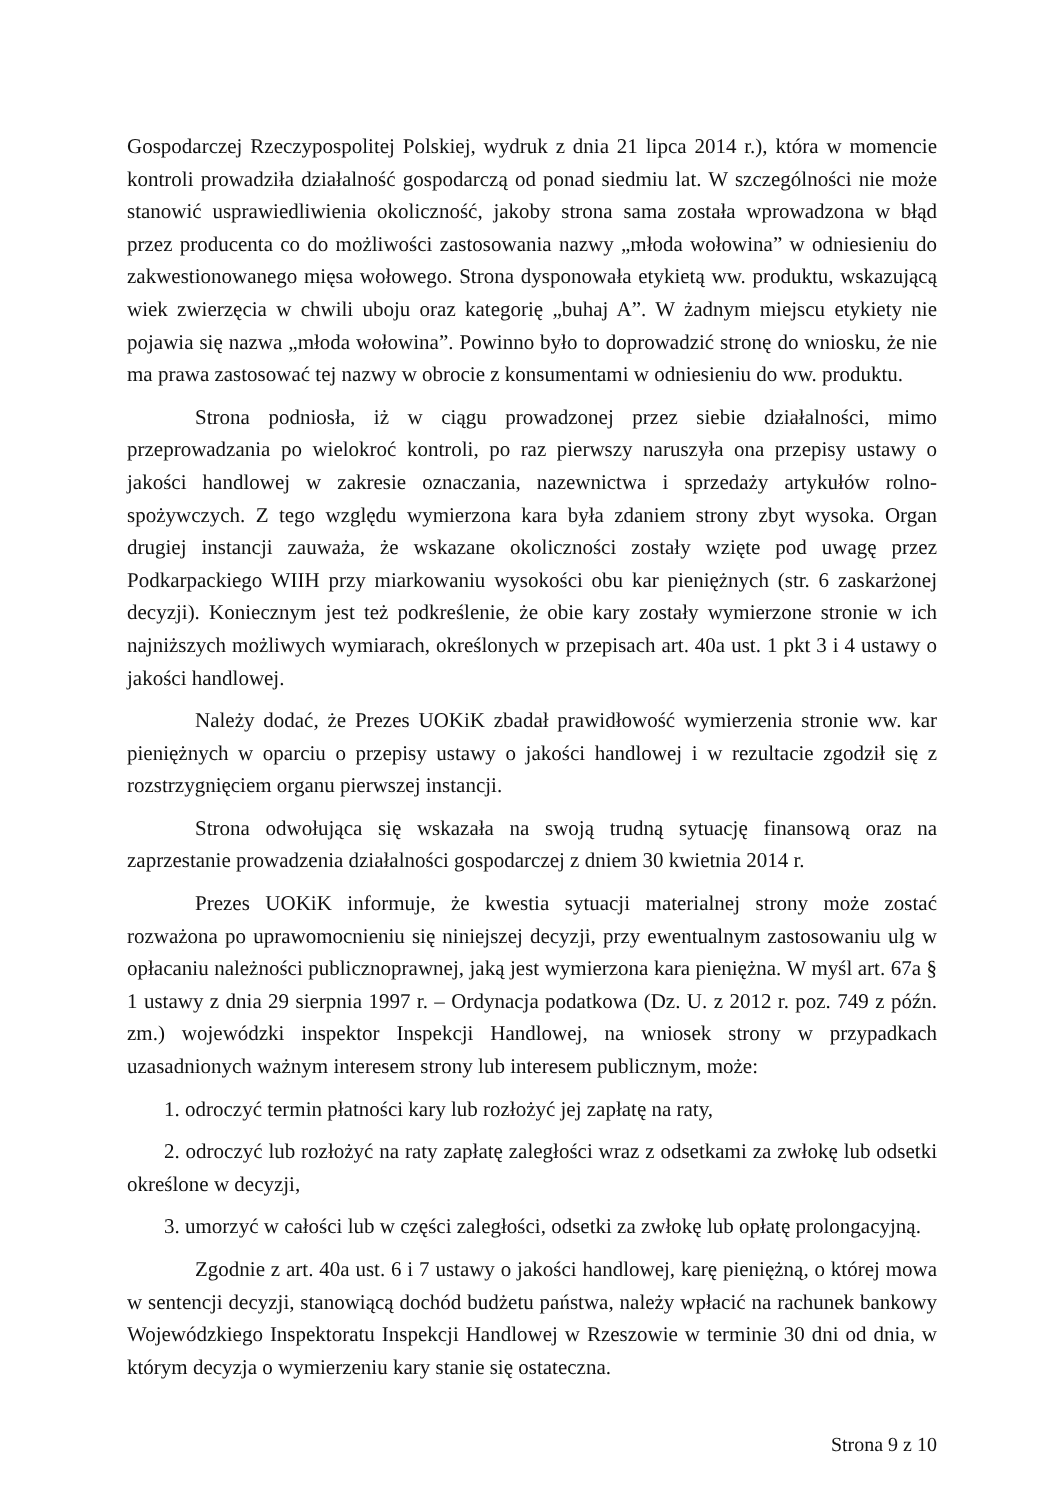Gospodarczej Rzeczypospolitej Polskiej, wydruk z dnia 21 lipca 2014 r.), która w momencie kontroli prowadziła działalność gospodarczą od ponad siedmiu lat. W szczególności nie może stanowić usprawiedliwienia okoliczność, jakoby strona sama została wprowadzona w błąd przez producenta co do możliwości zastosowania nazwy „młoda wołowina” w odniesieniu do zakwestionowanego mięsa wołowego. Strona dysponowała etykietą ww. produktu, wskazującą wiek zwierzęcia w chwili uboju oraz kategorię „buhaj A”. W żadnym miejscu etykiety nie pojawia się nazwa „młoda wołowina”. Powinno było to doprowadzić stronę do wniosku, że nie ma prawa zastosować tej nazwy w obrocie z konsumentami w odniesieniu do ww. produktu.
Strona podniosła, iż w ciągu prowadzonej przez siebie działalności, mimo przeprowadzania po wielokroć kontroli, po raz pierwszy naruszyła ona przepisy ustawy o jakości handlowej w zakresie oznaczania, nazewnictwa i sprzedaży artykułów rolno-spożywczych. Z tego względu wymierzona kara była zdaniem strony zbyt wysoka. Organ drugiej instancji zauważa, że wskazane okoliczności zostały wzięte pod uwagę przez Podkarpackiego WIIH przy miarkowaniu wysokości obu kar pieniężnych (str. 6 zaskarżonej decyzji). Koniecznym jest też podkreślenie, że obie kary zostały wymierzone stronie w ich najniższych możliwych wymiarach, określonych w przepisach art. 40a ust. 1 pkt 3 i 4 ustawy o jakości handlowej.
Należy dodać, że Prezes UOKiK zbadał prawidłowość wymierzenia stronie ww. kar pieniężnych w oparciu o przepisy ustawy o jakości handlowej i w rezultacie zgodził się z rozstrzygnięciem organu pierwszej instancji.
Strona odwołująca się wskazała na swoją trudną sytuację finansową oraz na zaprzestanie prowadzenia działalności gospodarczej z dniem 30 kwietnia 2014 r.
Prezes UOKiK informuje, że kwestia sytuacji materialnej strony może zostać rozważona po uprawomocnieniu się niniejszej decyzji, przy ewentualnym zastosowaniu ulg w opłacaniu należności publicznoprawnej, jaką jest wymierzona kara pieniężna. W myśl art. 67a § 1 ustawy z dnia 29 sierpnia 1997 r. – Ordynacja podatkowa (Dz. U. z 2012 r. poz. 749 z późn. zm.) wojewódzki inspektor Inspekcji Handlowej, na wniosek strony w przypadkach uzasadnionych ważnym interesem strony lub interesem publicznym, może:
1. odroczyć termin płatności kary lub rozłożyć jej zapłatę na raty,
2. odroczyć lub rozłożyć na raty zapłatę zaległości wraz z odsetkami za zwłokę lub odsetki określone w decyzji,
3. umorzyć w całości lub w części zaległości, odsetki za zwłokę lub opłatę prolongacyjną.
Zgodnie z art. 40a ust. 6 i 7 ustawy o jakości handlowej, karę pieniężną, o której mowa w sentencji decyzji, stanowiącą dochód budżetu państwa, należy wpłacić na rachunek bankowy Wojewódzkiego Inspektoratu Inspekcji Handlowej w Rzeszowie w terminie 30 dni od dnia, w którym decyzja o wymierzeniu kary stanie się ostateczna.
Strona 9 z 10